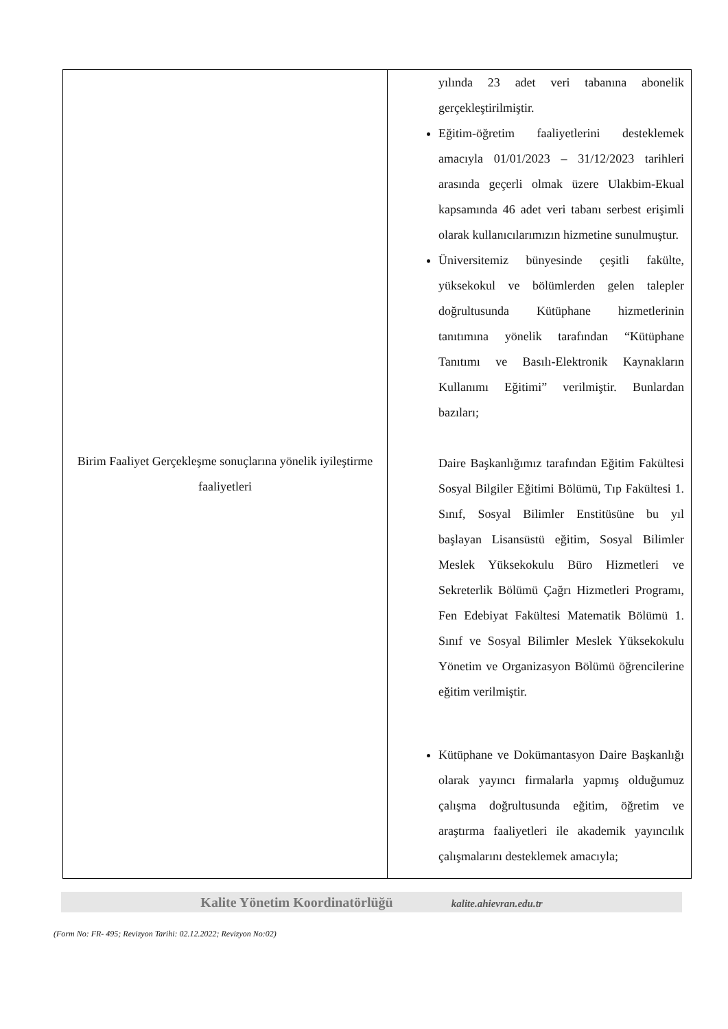| Birim Faaliyet Gerçekleşme sonuçlarına yönelik iyileştirme faaliyetleri | yılında 23 adet veri tabanına abonelik gerçekleştirilmiştir. Eğitim-öğretim faaliyetlerini desteklemek amacıyla 01/01/2023 – 31/12/2023 tarihleri arasında geçerli olmak üzere Ulakbim-Ekual kapsamında 46 adet veri tabanı serbest erişimli olarak kullanıcılarımızın hizmetine sunulmuştur. Üniversitemiz bünyesinde çeşitli fakülte, yüksekokul ve bölümlerden gelen talepler doğrultusunda Kütüphane hizmetlerinin tanıtımına yönelik tarafından “Kütüphane Tanıtımı ve Basılı-Elektronik Kaynakların Kullanımı Eğitimi” verilmiştir. Bunlardan bazıları; Daire Başkanlığımız tarafından Eğitim Fakültesi Sosyal Bilgiler Eğitimi Bölümü, Tıp Fakültesi 1. Sınıf, Sosyal Bilimler Enstitüsüne bu yıl başlayan Lisansüstü eğitim, Sosyal Bilimler Meslek Yüksekokulu Büro Hizmetleri ve Sekreterlik Bölümü Çağrı Hizmetleri Programı, Fen Edebiyat Fakültesi Matematik Bölümü 1. Sınıf ve Sosyal Bilimler Meslek Yüksekokulu Yönetim ve Organizasyon Bölümü öğrencilerine eğitim verilmiştir. Kütüphane ve Dokümantasyon Daire Başkanlığı olarak yayıncı firmalarla yapmış olduğumuz çalışma doğrultusunda eğitim, öğretim ve araştırma faaliyetleri ile akademik yayıncılık çalışmalarını desteklemek amacıyla; |
Kalite Yönetim Koordinatörlüğü kalite.ahievran.edu.tr
(Form No: FR- 495; Revizyon Tarihi: 02.12.2022; Revizyon No:02)